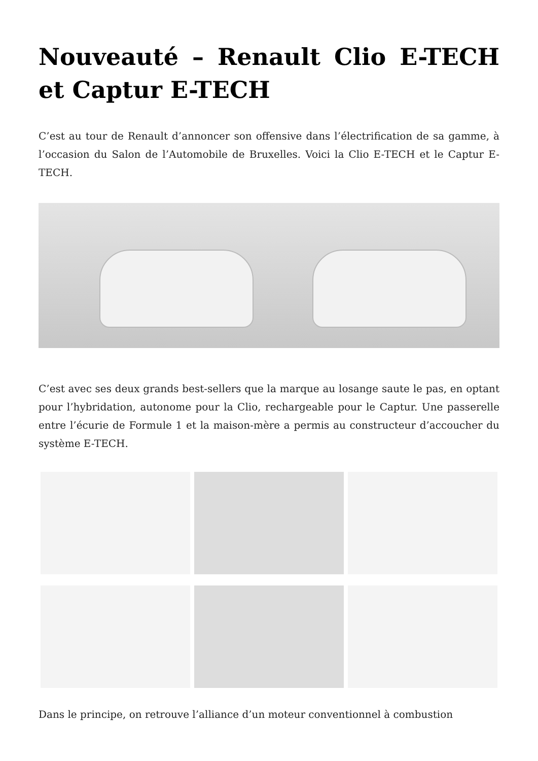Nouveauté – Renault Clio E-TECH et Captur E-TECH
C’est au tour de Renault d’annoncer son offensive dans l’électrification de sa gamme, à l’occasion du Salon de l’Automobile de Bruxelles. Voici la Clio E-TECH et le Captur E-TECH.
C’est avec ses deux grands best-sellers que la marque au losange saute le pas, en optant pour l’hybridation, autonome pour la Clio, rechargeable pour le Captur. Une passerelle entre l’écurie de Formule 1 et la maison-mère a permis au constructeur d’accoucher du système E-TECH.
Dans le principe, on retrouve l’alliance d’un moteur conventionnel à combustion